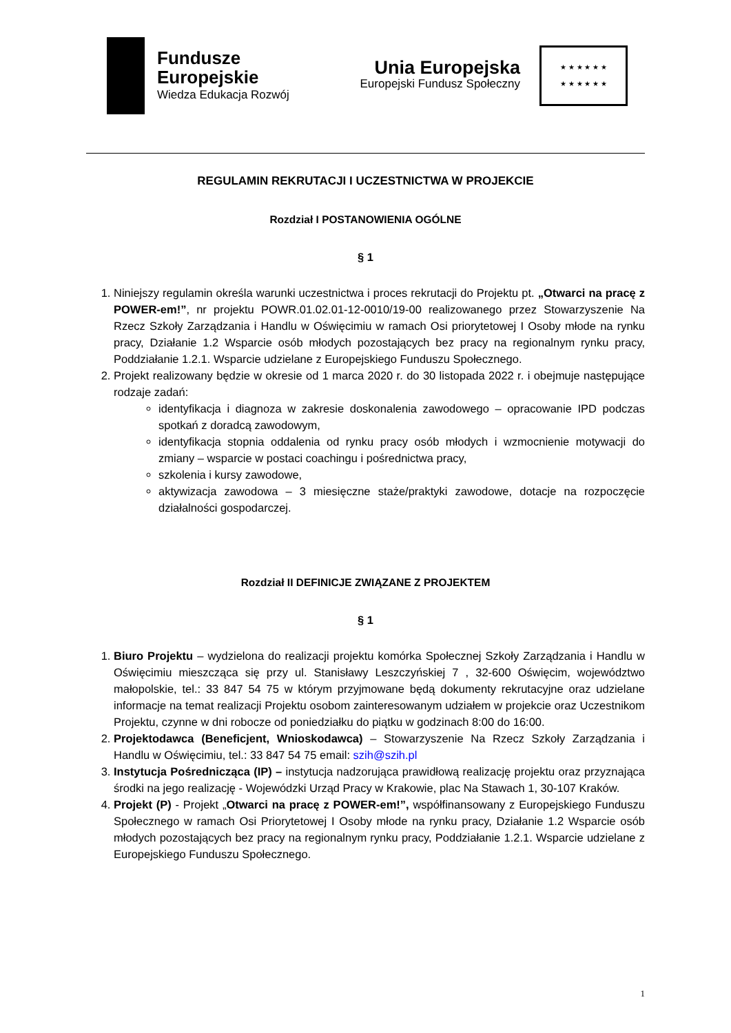Fundusze
Europejskie
Wiedza Edukacja Rozwój
Unia Europejska
Europejski Fundusz Społeczny
★ ★ ★ ★ ★ ★
★ ★ ★ ★ ★ ★
REGULAMIN REKRUTACJI I UCZESTNICTWA W PROJEKCIE
Rozdział I POSTANOWIENIA OGÓLNE
§ 1
1. Niniejszy regulamin określa warunki uczestnictwa i proces rekrutacji do Projektu pt. „Otwarci na pracę z POWER-em!”, nr projektu POWR.01.02.01-12-0010/19-00 realizowanego przez Stowarzyszenie Na Rzecz Szkoły Zarządzania i Handlu w Oświęcimiu w ramach Osi priorytetowej I Osoby młode na rynku pracy, Działanie 1.2 Wsparcie osób młodych pozostających bez pracy na regionalnym rynku pracy, Poddziałanie 1.2.1. Wsparcie udzielane z Europejskiego Funduszu Społecznego.
2. Projekt realizowany będzie w okresie od 1 marca 2020 r. do 30 listopada 2022 r. i obejmuje następujące rodzaje zadań:
identyfikacja i diagnoza w zakresie doskonalenia zawodowego – opracowanie IPD podczas spotkań z doradcą zawodowym,
identyfikacja stopnia oddalenia od rynku pracy osób młodych i wzmocnienie motywacji do zmiany – wsparcie w postaci coachingu i pośrednictwa pracy,
szkolenia i kursy zawodowe,
aktywizacja zawodowa – 3 miesięczne staże/praktyki zawodowe, dotacje na rozpoczęcie działalności gospodarczej.
Rozdział II DEFINICJE ZWIĄZANE Z PROJEKTEM
§ 1
1. Biuro Projektu – wydzielona do realizacji projektu komórka Społecznej Szkoły Zarządzania i Handlu w Oświęcimiu mieszcząca się przy ul. Stanisławy Leszczyńskiej 7 , 32-600 Oświęcim, województwo małopolskie, tel.: 33 847 54 75 w którym przyjmowane będą dokumenty rekrutacyjne oraz udzielane informacje na temat realizacji Projektu osobom zainteresowanym udziałem w projekcie oraz Uczestnikom Projektu, czynne w dni robocze od poniedziałku do piątku w godzinach 8:00 do 16:00.
2. Projektodawca (Beneficjent, Wnioskodawca) – Stowarzyszenie Na Rzecz Szkoły Zarządzania i Handlu w Oświęcimiu, tel.: 33 847 54 75 email: szih@szih.pl
3. Instytucja Pośrednicząca (IP) – instytucja nadzorująca prawidłową realizację projektu oraz przyznająca środki na jego realizację - Wojewódzki Urząd Pracy w Krakowie, plac Na Stawach 1, 30-107 Kraków.
4. Projekt (P) - Projekt „Otwarci na pracę z POWER-em!”, współfinansowany z Europejskiego Funduszu Społecznego w ramach Osi Priorytetowej I Osoby młode na rynku pracy, Działanie 1.2 Wsparcie osób młodych pozostających bez pracy na regionalnym rynku pracy, Poddziałanie 1.2.1. Wsparcie udzielane z Europejskiego Funduszu Społecznego.
1